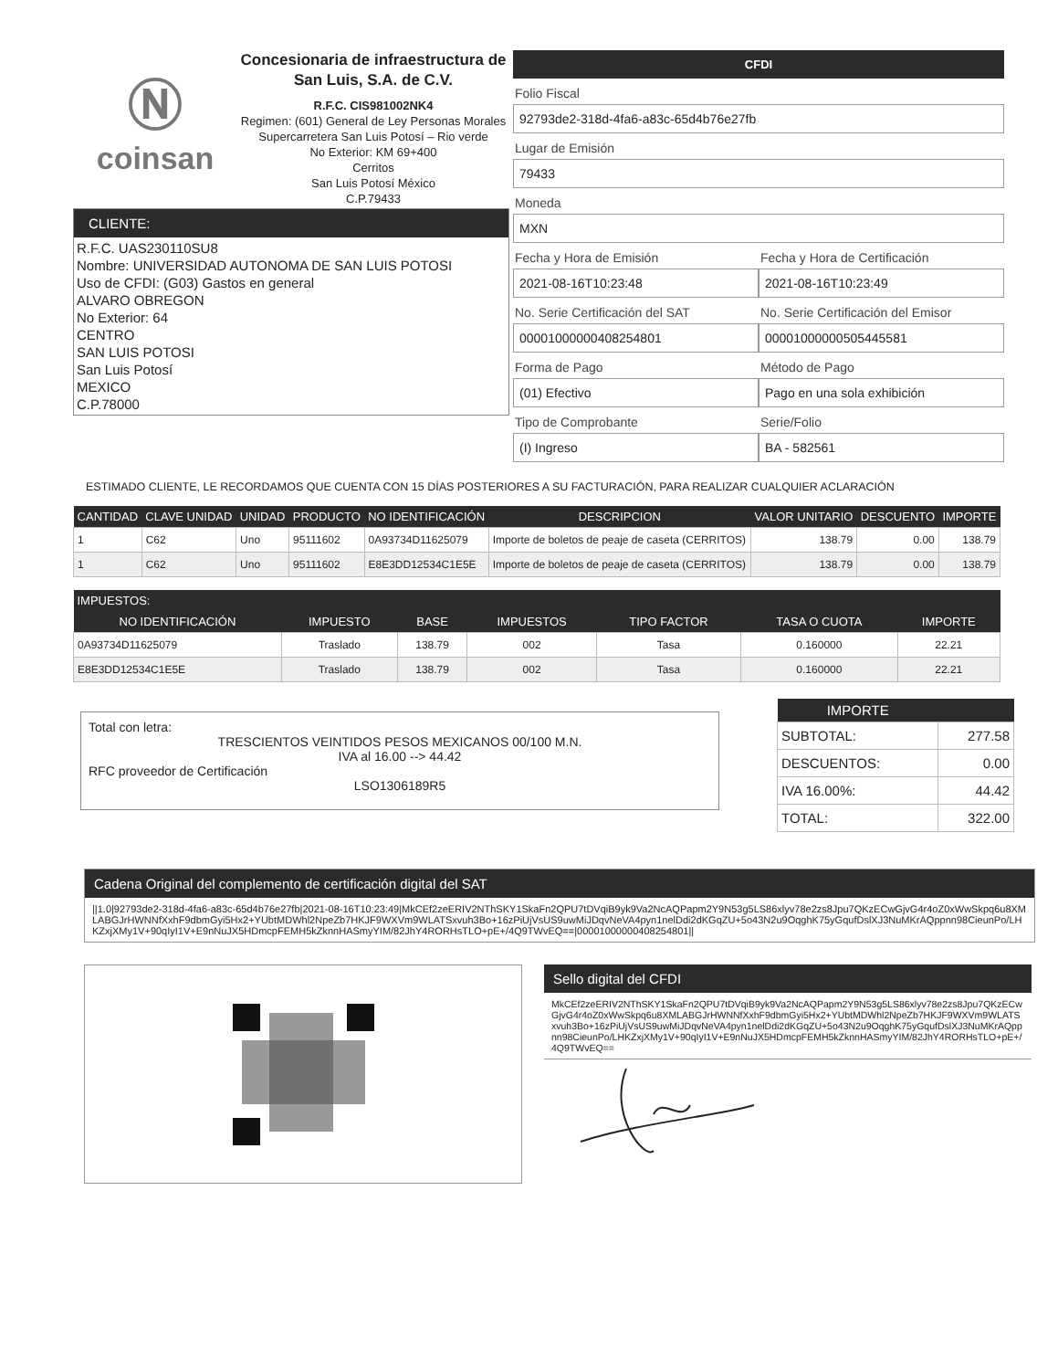Ⓝ
coinsan
Concesionaria de infraestructura de San Luis, S.A. de C.V.
R.F.C. CIS981002NK4
Regimen: (601) General de Ley Personas Morales
Supercarretera San Luis Potosí – Rio verde
No Exterior: KM 69+400
Cerritos
San Luis Potosí México
C.P.79433
CLIENTE:
R.F.C. UAS230110SU8
Nombre: UNIVERSIDAD AUTONOMA DE SAN LUIS POTOSI
Uso de CFDI: (G03) Gastos en general
ALVARO OBREGON
No Exterior: 64
CENTRO
SAN LUIS POTOSI
San Luis Potosí
MEXICO
C.P.78000
CFDI
Folio Fiscal
92793de2-318d-4fa6-a83c-65d4b76e27fb
Lugar de Emisión
79433
Moneda
MXN
Fecha y Hora de Emisión
2021-08-16T10:23:48
Fecha y Hora de Certificación
2021-08-16T10:23:49
No. Serie Certificación del SAT
00001000000408254801
No. Serie Certificación del Emisor
00001000000505445581
Forma de Pago
(01) Efectivo
Método de Pago
Pago en una sola exhibición
Tipo de Comprobante
(I) Ingreso
Serie/Folio
BA - 582561
ESTIMADO CLIENTE, LE RECORDAMOS QUE CUENTA CON 15 DÍAS POSTERIORES A SU FACTURACIÓN, PARA REALIZAR CUALQUIER ACLARACIÓN
| CANTIDAD | CLAVE UNIDAD | UNIDAD | PRODUCTO | NO IDENTIFICACIÓN | DESCRIPCION | VALOR UNITARIO | DESCUENTO | IMPORTE |
| --- | --- | --- | --- | --- | --- | --- | --- | --- |
| 1 | C62 | Uno | 95111602 | 0A93734D11625079 | Importe de boletos de peaje de caseta (CERRITOS) | 138.79 | 0.00 | 138.79 |
| 1 | C62 | Uno | 95111602 | E8E3DD12534C1E5E | Importe de boletos de peaje de caseta (CERRITOS) | 138.79 | 0.00 | 138.79 |
| IMPUESTOS: | | | | | | |
| --- | --- | --- | --- | --- | --- | --- |
| NO IDENTIFICACIÓN | IMPUESTO | BASE | IMPUESTOS | TIPO FACTOR | TASA O CUOTA | IMPORTE |
| 0A93734D11625079 | Traslado | 138.79 | 002 | Tasa | 0.160000 | 22.21 |
| E8E3DD12534C1E5E | Traslado | 138.79 | 002 | Tasa | 0.160000 | 22.21 |
Total con letra:
TRESCIENTOS VEINTIDOS PESOS MEXICANOS 00/100 M.N.
IVA al 16.00 --> 44.42
RFC proveedor de Certificación
LSO1306189R5
| IMPORTE | |
| --- | --- |
| SUBTOTAL: | 277.58 |
| DESCUENTOS: | 0.00 |
| IVA 16.00%: | 44.42 |
| TOTAL: | 322.00 |
Cadena Original del complemento de certificación digital del SAT
||1.0|92793de2-318d-4fa6-a83c-65d4b76e27fb|2021-08-16T10:23:49|MkCEf2zeERIV2NThSKY1SkaFn2QPU7tDVqiB9yk9Va2NcAQPapm2Y9N53g5LS86xlyv78e2zs8Jpu7QKzECwGjvG4r4oZ0xWwSkpq6u8XMLABGJrHWNNfXxhF9dbmGyi5Hx2+YUbtMDWhl2NpeZb7HKJF9WXVm9WLATSxvuh3Bo+16zPiUjVsUS9uwMiJDqvNeVA4pyn1nelDdi2dKGqZU+5o43N2u9OqghK75yGqufDslXJ3NuMKrAQppnn98CieunPo/LHKZxjXMy1V+90qIyI1V+E9nNuJX5HDmcpFEMH5kZknnHASmyYIM/82JhY4RORHsTLO+pE+/4Q9TWvEQ==|00001000000408254801||
Sello digital del CFDI
MkCEf2zeERIV2NThSKY1SkaFn2QPU7tDVqiB9yk9Va2NcAQPapm2Y9N53g5LS86xlyv78e2zs8Jpu7QKzECwGjvG4r4oZ0xWwSkpq6u8XMLABGJrHWNNfXxhF9dbmGyi5Hx2+YUbtMDWhl2NpeZb7HKJF9WXVm9WLATSxvuh3Bo+16zPiUjVsUS9uwMiJDqvNeVA4pyn1nelDdi2dKGqZU+5o43N2u9OqghK75yGqufDslXJ3NuMKrAQppnn98CieunPo/LHKZxjXMy1V+90qIyI1V+E9nNuJX5HDmcpFEMH5kZknnHASmyYIM/82JhY4RORHsTLO+pE+/4Q9TWvEQ==